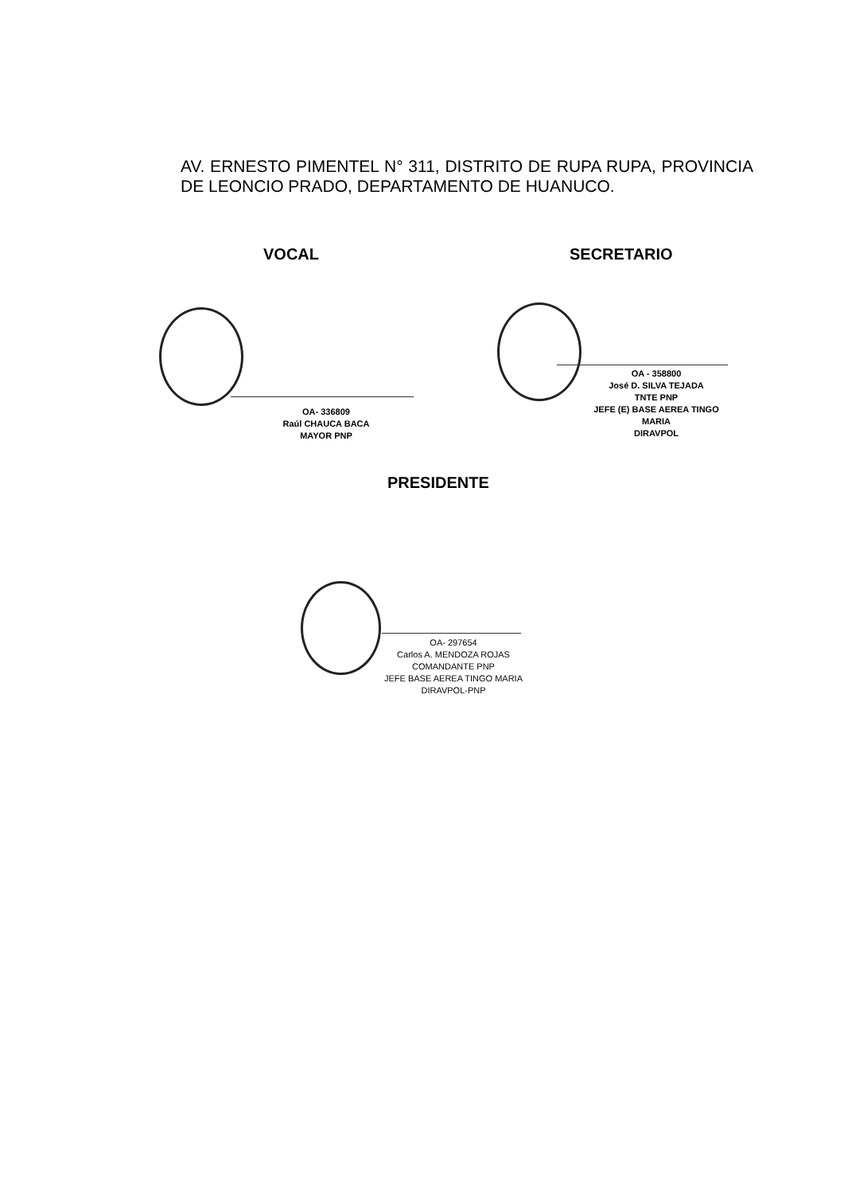AV. ERNESTO PIMENTEL N° 311, DISTRITO DE RUPA RUPA, PROVINCIA DE LEONCIO PRADO, DEPARTAMENTO DE HUANUCO.
VOCAL SECRETARIO
OA- 336809
Raúl CHAUCA BACA
MAYOR PNP
OA - 358800
José D. SILVA TEJADA
TNTE PNP
JEFE (E) BASE AEREA TINGO MARIA
DIRAVPOL
PRESIDENTE
OA- 297654
Carlos A. MENDOZA ROJAS
COMANDANTE PNP
JEFE BASE AEREA TINGO MARIA
DIRAVPOL-PNP